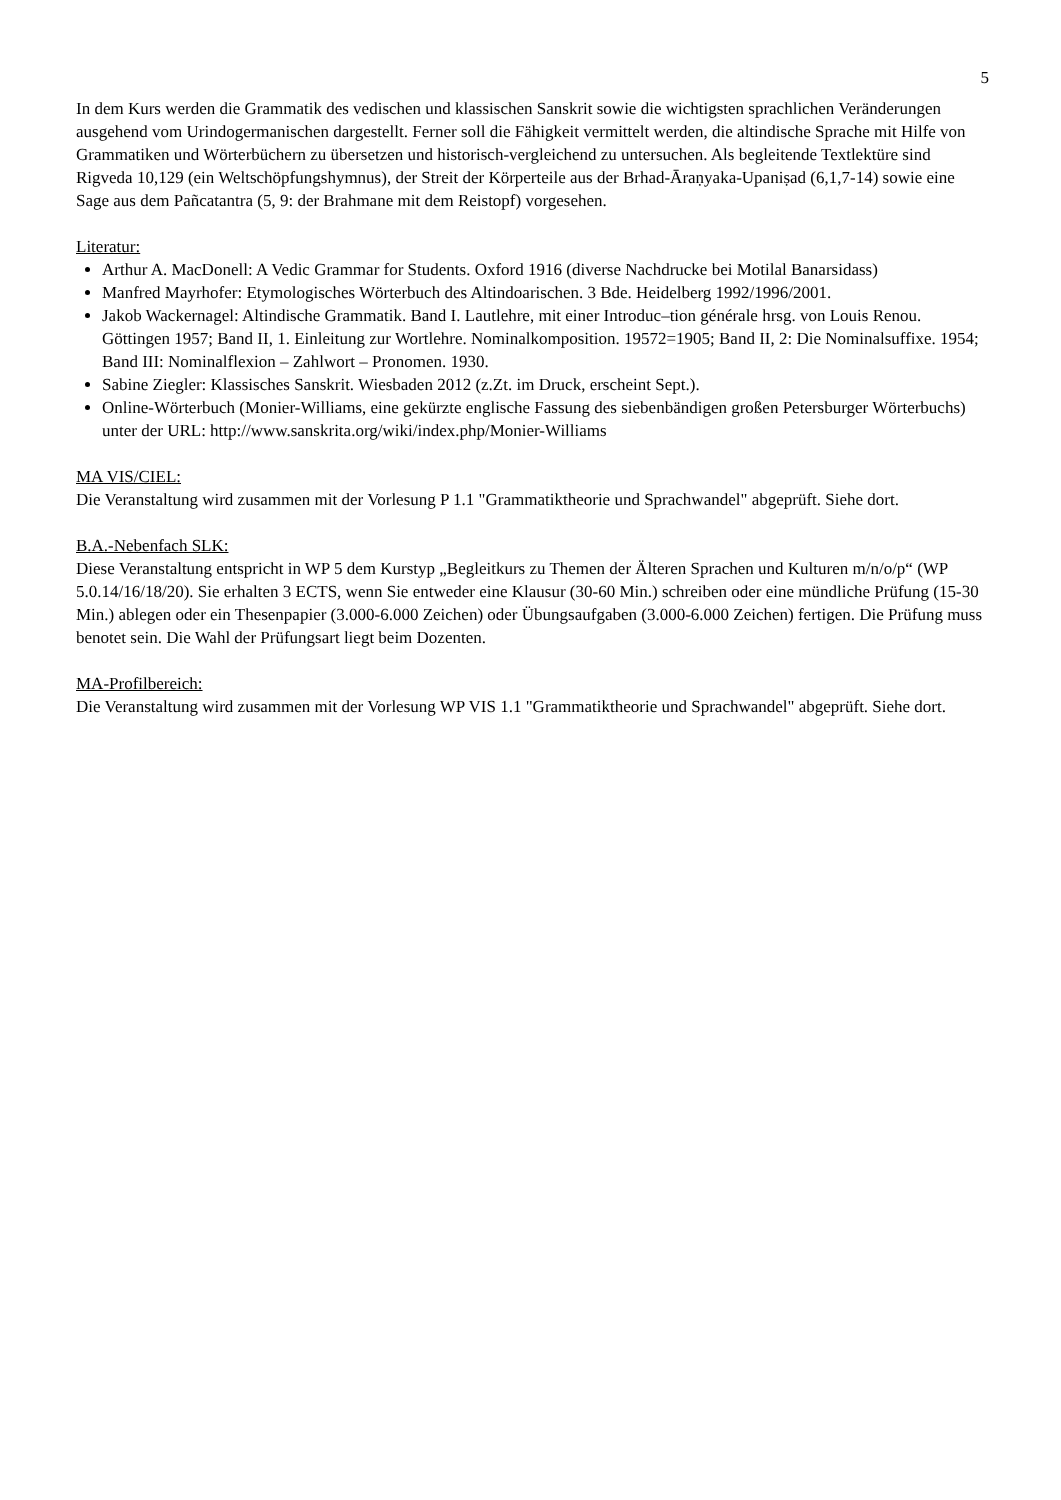5
In dem Kurs werden die Grammatik des vedischen und klassischen Sanskrit sowie die wichtigsten sprachlichen Veränderungen ausgehend vom Urindogermanischen dargestellt. Ferner soll die Fähigkeit vermittelt werden, die altindische Sprache mit Hilfe von Grammatiken und Wörterbüchern zu übersetzen und historisch-vergleichend zu untersuchen. Als begleitende Textlektüre sind Rigveda 10,129 (ein Weltschöpfungshymnus), der Streit der Körperteile aus der Brhad-Āraṇyaka-Upaniṣad (6,1,7-14) sowie eine Sage aus dem Pañcatantra (5, 9: der Brahmane mit dem Reistopf) vorgesehen.
Literatur:
Arthur A. MacDonell: A Vedic Grammar for Students. Oxford 1916 (diverse Nachdrucke bei Motilal Banarsidass)
Manfred Mayrhofer: Etymologisches Wörterbuch des Altindoarischen. 3 Bde. Heidelberg 1992/1996/2001.
Jakob Wackernagel: Altindische Grammatik. Band I. Lautlehre, mit einer Introduc‒tion générale hrsg. von Louis Renou. Göttingen 1957; Band II, 1. Einleitung zur Wortlehre. Nominalkomposition. 19572=1905; Band II, 2: Die Nominalsuffixe. 1954; Band III: Nominalflexion – Zahlwort – Pronomen. 1930.
Sabine Ziegler: Klassisches Sanskrit. Wiesbaden 2012 (z.Zt. im Druck, erscheint Sept.).
Online-Wörterbuch (Monier-Williams, eine gekürzte englische Fassung des siebenbändigen großen Petersburger Wörterbuchs) unter der URL: http://www.sanskrita.org/wiki/index.php/Monier-Williams
MA VIS/CIEL:
Die Veranstaltung wird zusammen mit der Vorlesung P 1.1 "Grammatiktheorie und Sprachwandel" abgeprüft. Siehe dort.
B.A.-Nebenfach SLK:
Diese Veranstaltung entspricht in WP 5 dem Kurstyp „Begleitkurs zu Themen der Älteren Sprachen und Kulturen m/n/o/p“ (WP 5.0.14/16/18/20). Sie erhalten 3 ECTS, wenn Sie entweder eine Klausur (30-60 Min.) schreiben oder eine mündliche Prüfung (15-30 Min.) ablegen oder ein Thesenpapier (3.000-6.000 Zeichen) oder Übungsaufgaben (3.000-6.000 Zeichen) fertigen. Die Prüfung muss benotet sein. Die Wahl der Prüfungsart liegt beim Dozenten.
MA-Profilbereich:
Die Veranstaltung wird zusammen mit der Vorlesung WP VIS 1.1 "Grammatiktheorie und Sprachwandel" abgeprüft. Siehe dort.